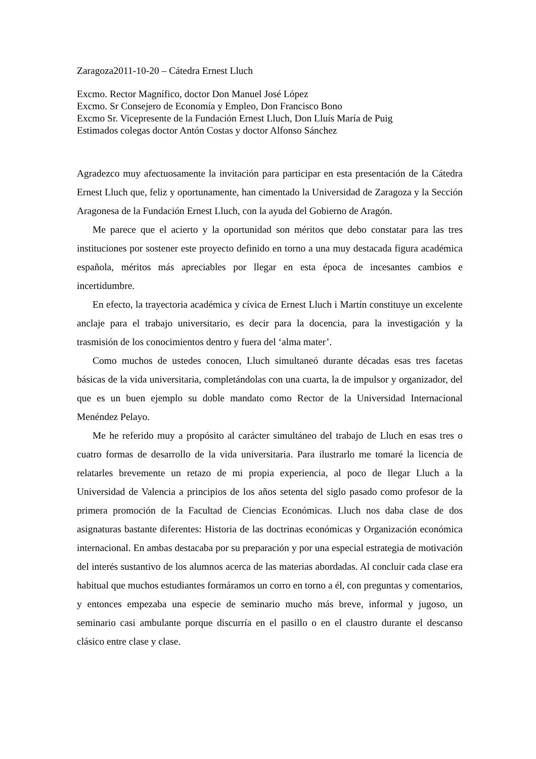Zaragoza2011-10-20 – Cátedra Ernest Lluch
Excmo. Rector Magnífico, doctor Don Manuel José López
Excmo. Sr Consejero de Economía y Empleo, Don Francisco Bono
Excmo Sr. Vicepresente de la Fundación Ernest Lluch, Don Lluís María de Puig
Estimados colegas doctor Antón Costas y doctor Alfonso Sánchez
Agradezco muy afectuosamente la invitación para participar en esta presentación de la Cátedra Ernest Lluch que, feliz y oportunamente, han cimentado la Universidad de Zaragoza y la Sección Aragonesa de la Fundación Ernest Lluch, con la ayuda del Gobierno de Aragón.
Me parece que el acierto y la oportunidad son méritos que debo constatar para las tres instituciones por sostener este proyecto definido en torno a una muy destacada figura académica española, méritos más apreciables por llegar en esta época de incesantes cambios e incertidumbre.
En efecto, la trayectoria académica y cívica de Ernest Lluch i Martín constituye un excelente anclaje para el trabajo universitario, es decir para la docencia, para la investigación y la trasmisión de los conocimientos dentro y fuera del ‘alma mater’.
Como muchos de ustedes conocen, Lluch simultaneó durante décadas esas tres facetas básicas de la vida universitaria, completándolas con una cuarta, la de impulsor y organizador, del que es un buen ejemplo su doble mandato como Rector de la Universidad Internacional Menéndez Pelayo.
Me he referido muy a propósito al carácter simultáneo del trabajo de Lluch en esas tres o cuatro formas de desarrollo de la vida universitaria. Para ilustrarlo me tomaré la licencia de relatarles brevemente un retazo de mi propia experiencia, al poco de llegar Lluch a la Universidad de Valencia a principios de los años setenta del siglo pasado como profesor de la primera promoción de la Facultad de Ciencias Económicas. Lluch nos daba clase de dos asignaturas bastante diferentes: Historia de las doctrinas económicas y Organización económica internacional. En ambas destacaba por su preparación y por una especial estrategia de motivación del interés sustantivo de los alumnos acerca de las materias abordadas. Al concluir cada clase era habitual que muchos estudiantes formáramos un corro en torno a él, con preguntas y comentarios, y entonces empezaba una especie de seminario mucho más breve, informal y jugoso, un seminario casi ambulante porque discurría en el pasillo o en el claustro durante el descanso clásico entre clase y clase.